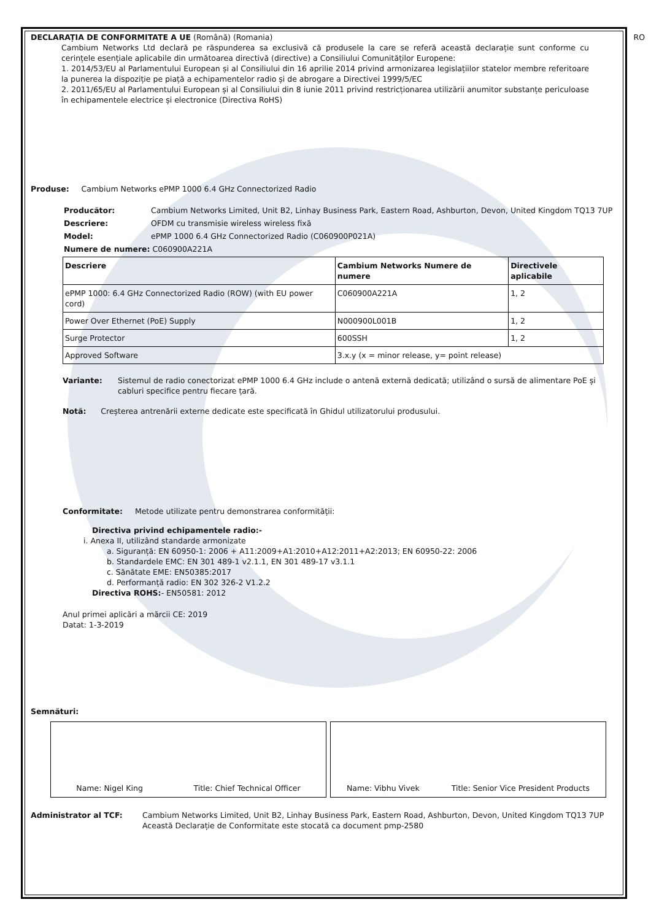DECLARAȚIA DE CONFORMITATE A UE (Română) (Romania) RO
Cambium Networks Ltd declară pe răspunderea sa exclusivă că produsele la care se referă această declarație sunt conforme cu cerințele esențiale aplicabile din următoarea directivă (directive) a Consiliului Comunităților Europene:
1. 2014/53/EU al Parlamentului European și al Consiliului din 16 aprilie 2014 privind armonizarea legislațiilor statelor membre referitoare la punerea la dispoziție pe piață a echipamentelor radio și de abrogare a Directivei 1999/5/EC
2. 2011/65/EU al Parlamentului European și al Consiliului din 8 iunie 2011 privind restricționarea utilizării anumitor substanțe periculoase în echipamentele electrice și electronice (Directiva RoHS)
Produse: Cambium Networks ePMP 1000 6.4 GHz Connectorized Radio
Producător: Cambium Networks Limited, Unit B2, Linhay Business Park, Eastern Road, Ashburton, Devon, United Kingdom TQ13 7UP
Descriere: OFDM cu transmisie wireless wireless fixă
Model: ePMP 1000 6.4 GHz Connectorized Radio (C060900P021A)
Numere de numere: C060900A221A
| Descriere | Cambium Networks Numere de numere | Directivele aplicabile |
| --- | --- | --- |
| ePMP 1000: 6.4 GHz Connectorized Radio (ROW) (with EU power cord) | C060900A221A | 1, 2 |
| Power Over Ethernet (PoE) Supply | N000900L001B | 1, 2 |
| Surge Protector | 600SSH | 1, 2 |
| Approved Software | 3.x.y (x = minor release, y= point release) | |
Variante: Sistemul de radio conectorizat ePMP 1000 6.4 GHz include o antenă externă dedicată; utilizând o sursă de alimentare PoE și cabluri specifice pentru fiecare țară.
Notă: Creșterea antrenării externe dedicate este specificată în Ghidul utilizatorului produsului.
Conformitate: Metode utilizate pentru demonstrarea conformității:
Directiva privind echipamentele radio:-
i. Anexa II, utilizând standarde armonizate
a. Siguranță: EN 60950-1: 2006 + A11:2009+A1:2010+A12:2011+A2:2013; EN 60950-22: 2006
b. Standardele EMC: EN 301 489-1 v2.1.1, EN 301 489-17 v3.1.1
c. Sănătate EME: EN50385:2017
d. Performanță radio: EN 302 326-2 V1.2.2
Directiva ROHS:- EN50581: 2012
Anul primei aplicări a mărcii CE: 2019
Datat: 1-3-2019
Semnături:
Name: Nigel King Title: Chief Technical Officer
Name: Vibhu Vivek Title: Senior Vice President Products
Administrator al TCF: Cambium Networks Limited, Unit B2, Linhay Business Park, Eastern Road, Ashburton, Devon, United Kingdom TQ13 7UP
Această Declarație de Conformitate este stocată ca document pmp-2580